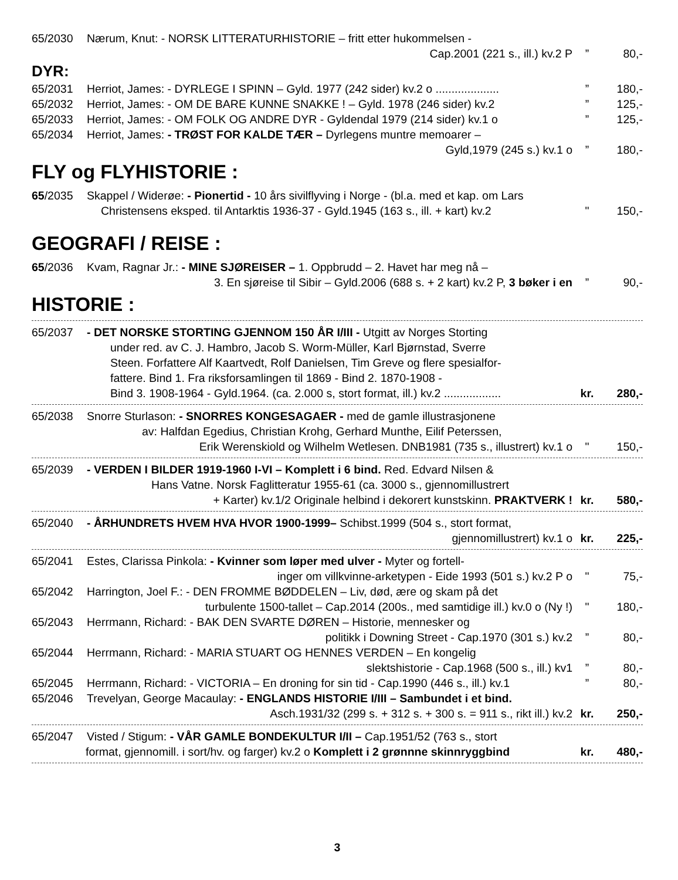65/2030 Nærum, Knut: - NORSK LITTERATURHISTORIE – fritt etter hukommelsen -
Cap.2001 (221 s., ill.) kv.2 P” 80,-
DYR:
65/2031 Herriot, James: - DYRLEGE I SPINN – Gyld. 1977 (242 sider) kv.2 o ....................” 180,-
65/2032 Herriot, James: - OM DE BARE KUNNE SNAKKE ! – Gyld. 1978 (246 sider) kv.2” 125,-
65/2033 Herriot, James: - OM FOLK OG ANDRE DYR - Gyldendal 1979 (214 sider) kv.1 o” 125,-
65/2034 Herriot, James: - TRØST FOR KALDE TÆR – Dyrlegens muntre memoarer –
Gyld,1979 (245 s.) kv.1 o” 180,-
FLY og FLYHISTORIE :
65/2035 Skappel / Widerøe: - Pionertid - 10 års sivilflyving i Norge - (bl.a. med et kap. om Lars
Christensens eksped. til Antarktis 1936-37 - Gyld.1945 (163 s., ill. + kart) kv.2 " 150,-
GEOGRAFI / REISE :
65/2036 Kvam, Ragnar Jr.: - MINE SJØREISER – 1. Oppbrudd – 2. Havet har meg nå –
3. En sjøreise til Sibir – Gyld.2006 (688 s. + 2 kart) kv.2 P, 3 bøker i en” 90,-
HISTORIE :
65/2037 - DET NORSKE STORTING GJENNOM 150 ÅR I/III - Utgitt av Norges Storting
under red. av C. J. Hambro, Jacob S. Worm-Müller, Karl Bjørnstad, Sverre
Steen. Forfattere Alf Kaartvedt, Rolf Danielsen, Tim Greve og flere spesialfor-
fattere. Bind 1. Fra riksforsamlingen til 1869 - Bind 2. 1870-1908 -
Bind 3. 1908-1964 - Gyld.1964. (ca. 2.000 s, stort format, ill.) kv.2 .................. kr. 280,-
65/2038 Snorre Sturlason: - SNORRES KONGESAGAER - med de gamle illustrasjonene
av: Halfdan Egedius, Christian Krohg, Gerhard Munthe, Eilif Peterssen,
Erik Werenskiold og Wilhelm Wetlesen. DNB1981 (735 s., illustrert) kv.1 o " 150,-
65/2039 - VERDEN I BILDER 1919-1960 I-VI – Komplett i 6 bind. Red. Edvard Nilsen &
Hans Vatne. Norsk Faglitteratur 1955-61 (ca. 3000 s., gjennomillustrert
+ Karter) kv.1/2 Originale helbind i dekorert kunstskinn. PRAKTVERK ! kr. 580,-
65/2040 - ÅRHUNDRETS HVEM HVA HVOR 1900-1999– Schibst.1999 (504 s., stort format,
gjennomillustrert) kv.1 o kr. 225,-
65/2041 Estes, Clarissa Pinkola: - Kvinner som løper med ulver - Myter og fortell-
inger om villkvinne-arketypen - Eide 1993 (501 s.) kv.2 P o " 75,-
65/2042 Harrington, Joel F.: - DEN FROMME BØDDELEN – Liv, død, ære og skam på det
turbulente 1500-tallet – Cap.2014 (200s., med samtidige ill.) kv.0 o (Ny !) " 180,-
65/2043 Herrmann, Richard: - BAK DEN SVARTE DØREN – Historie, mennesker og
politikk i Downing Street - Cap.1970 (301 s.) kv.2” 80,-
65/2044 Herrmann, Richard: - MARIA STUART OG HENNES VERDEN – En kongelig
slektshistorie - Cap.1968 (500 s., ill.) kv1” 80,-
65/2045 Herrmann, Richard: - VICTORIA – En droning for sin tid - Cap.1990 (446 s., ill.) kv.1” 80,-
65/2046 Trevelyan, George Macaulay: - ENGLANDS HISTORIE I/III – Sambundet i et bind.
Asch.1931/32 (299 s. + 312 s. + 300 s. = 911 s., rikt ill.) kv.2 kr. 250,-
65/2047 Visted / Stigum: - VÅR GAMLE BONDEKULTUR I/II – Cap.1951/52 (763 s., stort
format, gjennomill. i sort/hv. og farger) kv.2 o Komplett i 2 grønnne skinnryggbind kr. 480,-
3